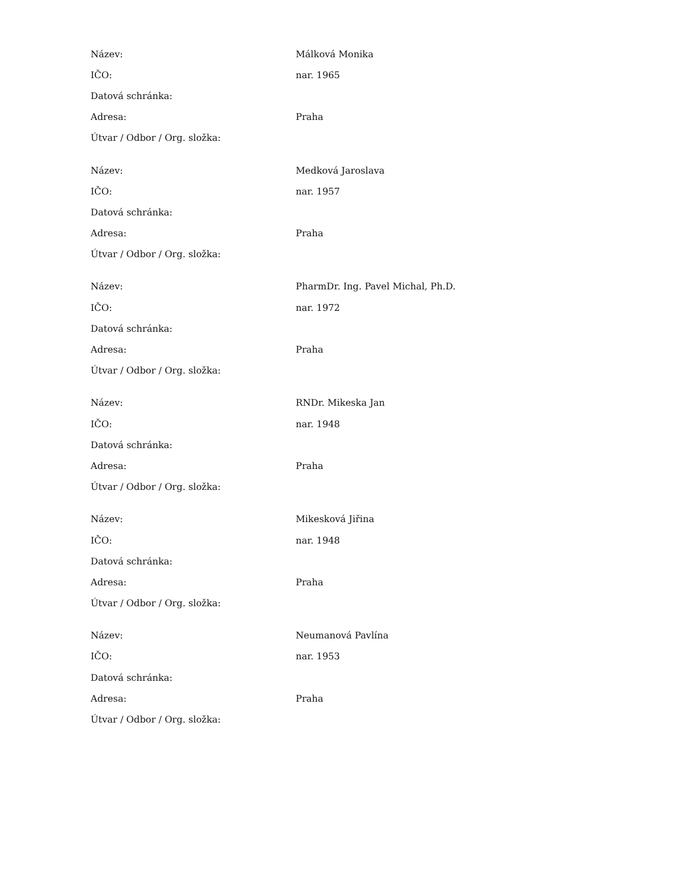| Název: | Málková Monika |
| IČO: | nar. 1965 |
| Datová schránka: | |
| Adresa: | Praha |
| Útvar / Odbor / Org. složka: | |
| Název: | Medková Jaroslava |
| IČO: | nar. 1957 |
| Datová schránka: | |
| Adresa: | Praha |
| Útvar / Odbor / Org. složka: | |
| Název: | PharmDr. Ing. Pavel Michal, Ph.D. |
| IČO: | nar. 1972 |
| Datová schránka: | |
| Adresa: | Praha |
| Útvar / Odbor / Org. složka: | |
| Název: | RNDr. Mikeska Jan |
| IČO: | nar. 1948 |
| Datová schránka: | |
| Adresa: | Praha |
| Útvar / Odbor / Org. složka: | |
| Název: | Mikesková Jiřina |
| IČO: | nar. 1948 |
| Datová schránka: | |
| Adresa: | Praha |
| Útvar / Odbor / Org. složka: | |
| Název: | Neumanová Pavlína |
| IČO: | nar. 1953 |
| Datová schránka: | |
| Adresa: | Praha |
| Útvar / Odbor / Org. složka: | |